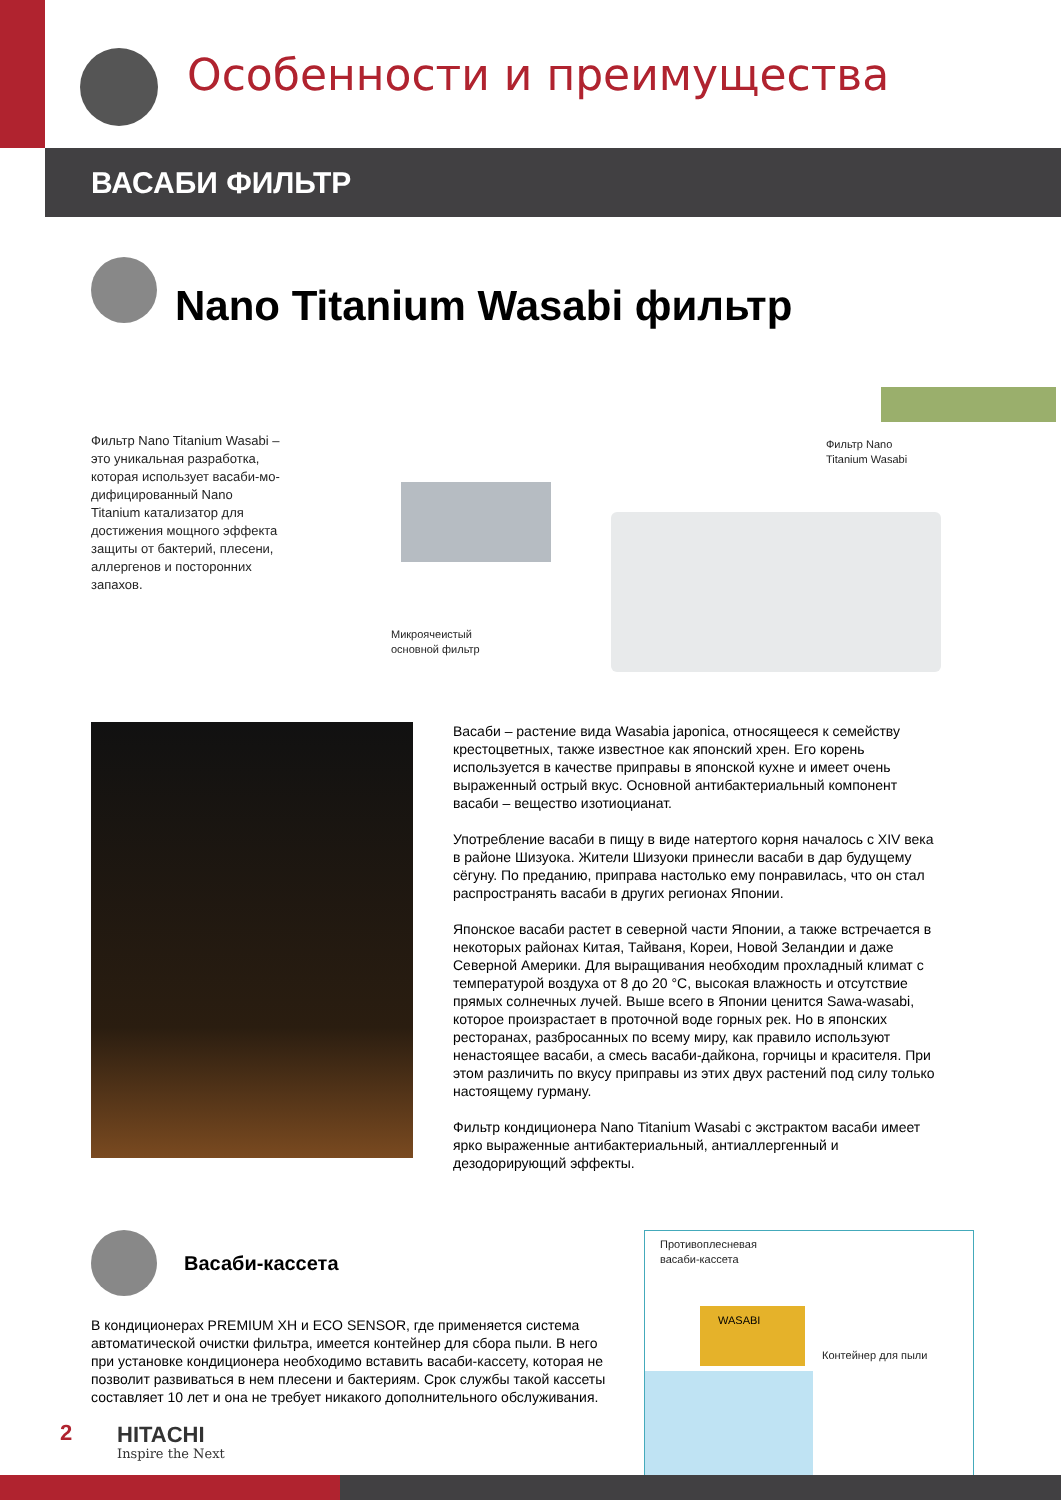Особенности и преимущества
ВАСАБИ ФИЛЬТР
Nano Titanium Wasabi фильтр
Фильтр Nano Titanium Wasabi – это уникальная разработка, которая использует васаби-мо-дифицированный Nano Titanium катализатор для достижения мощного эффекта защиты от бактерий, плесени, аллергенов и посторонних запахов.
Фильтр Nano
Titanium Wasabi
Микроячеистый
основной фильтр
Васаби – растение вида Wasabia japonica, относящееся к семейству крестоцветных, также известное как японский хрен. Его корень используется в качестве приправы в японской кухне и имеет очень выраженный острый вкус. Основной антибактериальный компонент васаби – вещество изотиоцианат.
Употребление васаби в пищу в виде натертого корня началось с XIV века в районе Шизуока. Жители Шизуоки принесли васаби в дар будущему сёгуну. По преданию, приправа настолько ему понравилась, что он стал распространять васаби в других регионах Японии.
Японское васаби растет в северной части Японии, а также встречается в некоторых районах Китая, Тайваня, Кореи, Новой Зеландии и даже Северной Америки. Для выращивания необходим прохладный климат с температурой воздуха от 8 до 20 °С, высокая влажность и отсутствие прямых солнечных лучей. Выше всего в Японии ценится Sawa-wasabi, которое произрастает в проточной воде горных рек. Но в японских ресторанах, разбросанных по всему миру, как правило используют ненастоящее васаби, а смесь васаби-дайкона, горчицы и красителя. При этом различить по вкусу приправы из этих двух растений под силу только настоящему гурману.
Фильтр кондиционера Nano Titanium Wasabi с экстрактом васаби имеет ярко выраженные антибактериальный, антиаллергенный и дезодорирующий эффекты.
Васаби-кассета
В кондиционерах PREMIUM XH и ECO SENSOR, где применяется система автоматической очистки фильтра, имеется контейнер для сбора пыли. В него при установке кондиционера необходимо вставить васаби-кассету, которая не позволит развиваться в нем плесени и бактериям. Срок службы такой кассеты составляет 10 лет и она не требует никакого дополнительного обслуживания.
Противоплесневая
васаби-кассета
WASABI
Контейнер для пыли
2 HITACHI
Inspire the Next